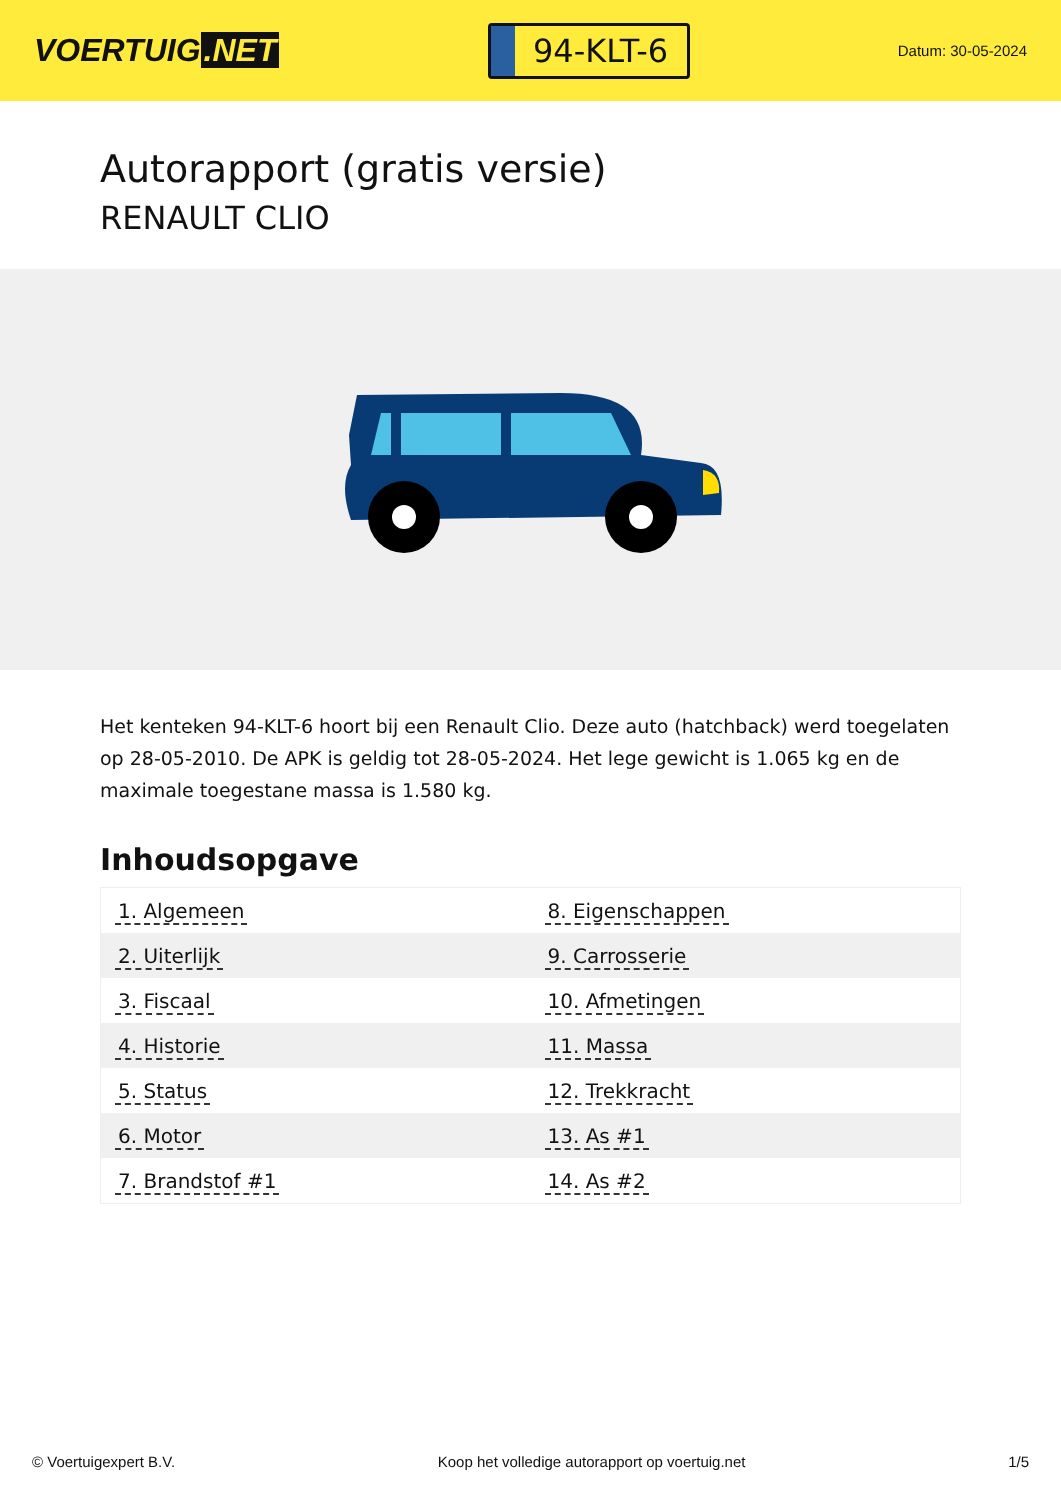VOERTUIG.NET
94-KLT-6
Datum: 30-05-2024
Autorapport (gratis versie)
RENAULT CLIO
Het kenteken 94-KLT-6 hoort bij een Renault Clio. Deze auto (hatchback) werd toegelaten op 28-05-2010. De APK is geldig tot 28-05-2024. Het lege gewicht is 1.065 kg en de maximale toegestane massa is 1.580 kg.
Inhoudsopgave
| 1. Algemeen | 8. Eigenschappen |
| 2. Uiterlijk | 9. Carrosserie |
| 3. Fiscaal | 10. Afmetingen |
| 4. Historie | 11. Massa |
| 5. Status | 12. Trekkracht |
| 6. Motor | 13. As #1 |
| 7. Brandstof #1 | 14. As #2 |
© Voertuigexpert B.V. Koop het volledige autorapport op voertuig.net 1/5